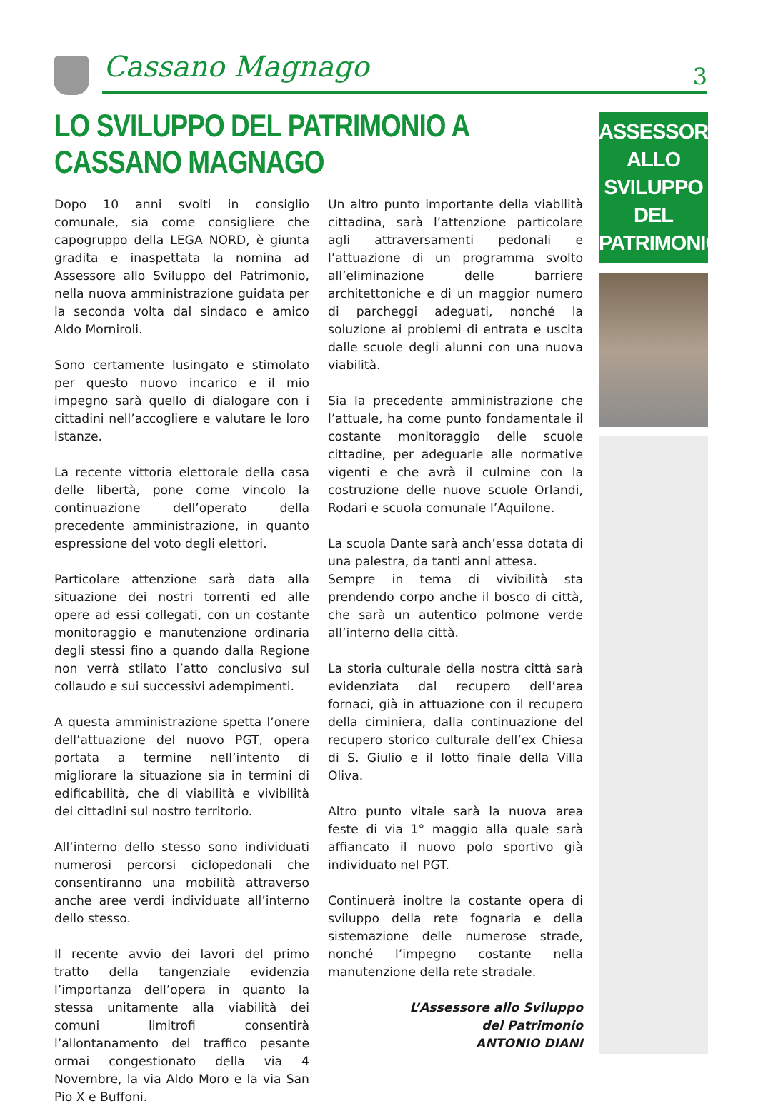Cassano Magnago 3
LO SVILUPPO DEL PATRIMONIO A CASSANO MAGNAGO
Dopo 10 anni svolti in consiglio comunale, sia come consigliere che capogruppo della LEGA NORD, è giunta gradita e inaspettata la nomina ad Assessore allo Sviluppo del Patrimonio, nella nuova amministrazione guidata per la seconda volta dal sindaco e amico Aldo Morniroli.
Sono certamente lusingato e stimolato per questo nuovo incarico e il mio impegno sarà quello di dialogare con i cittadini nell’accogliere e valutare le loro istanze.
La recente vittoria elettorale della casa delle libertà, pone come vincolo la continuazione dell’operato della precedente amministrazione, in quanto espressione del voto degli elettori.
Particolare attenzione sarà data alla situazione dei nostri torrenti ed alle opere ad essi collegati, con un costante monitoraggio e manutenzione ordinaria degli stessi fino a quando dalla Regione non verrà stilato l’atto conclusivo sul collaudo e sui successivi adempimenti.
A questa amministrazione spetta l’onere dell’attuazione del nuovo PGT, opera portata a termine nell’intento di migliorare la situazione sia in termini di edificabilità, che di viabilità e vivibilità dei cittadini sul nostro territorio.
All’interno dello stesso sono individuati numerosi percorsi ciclopedonali che consentiranno una mobilità attraverso anche aree verdi individuate all’interno dello stesso.
Il recente avvio dei lavori del primo tratto della tangenziale evidenzia l’importanza dell’opera in quanto la stessa unitamente alla viabilità dei comuni limitrofi consentirà l’allontanamento del traffico pesante ormai congestionato della via 4 Novembre, la via Aldo Moro e la via San Pio X e Buffoni.
Un altro punto importante della viabilità cittadina, sarà l’attenzione particolare agli attraversamenti pedonali e l’attuazione di un programma svolto all’eliminazione delle barriere architettoniche e di un maggior numero di parcheggi adeguati, nonché la soluzione ai problemi di entrata e uscita dalle scuole degli alunni con una nuova viabilità.
Sia la precedente amministrazione che l’attuale, ha come punto fondamentale il costante monitoraggio delle scuole cittadine, per adeguarle alle normative vigenti e che avrà il culmine con la costruzione delle nuove scuole Orlandi, Rodari e scuola comunale l’Aquilone.
La scuola Dante sarà anch’essa dotata di una palestra, da tanti anni attesa.
Sempre in tema di vivibilità sta prendendo corpo anche il bosco di città, che sarà un autentico polmone verde all’interno della città.
La storia culturale della nostra città sarà evidenziata dal recupero dell’area fornaci, già in attuazione con il recupero della ciminiera, dalla continuazione del recupero storico culturale dell’ex Chiesa di S. Giulio e il lotto finale della Villa Oliva.
Altro punto vitale sarà la nuova area feste di via 1° maggio alla quale sarà affiancato il nuovo polo sportivo già individuato nel PGT.
Continuerà inoltre la costante opera di sviluppo della rete fognaria e della sistemazione delle numerose strade, nonché l’impegno costante nella manutenzione della rete stradale.
L’Assessore allo Sviluppo
del Patrimonio
ANTONIO DIANI
ASSESSORE
ALLO SVILUPPO
DEL
PATRIMONIO